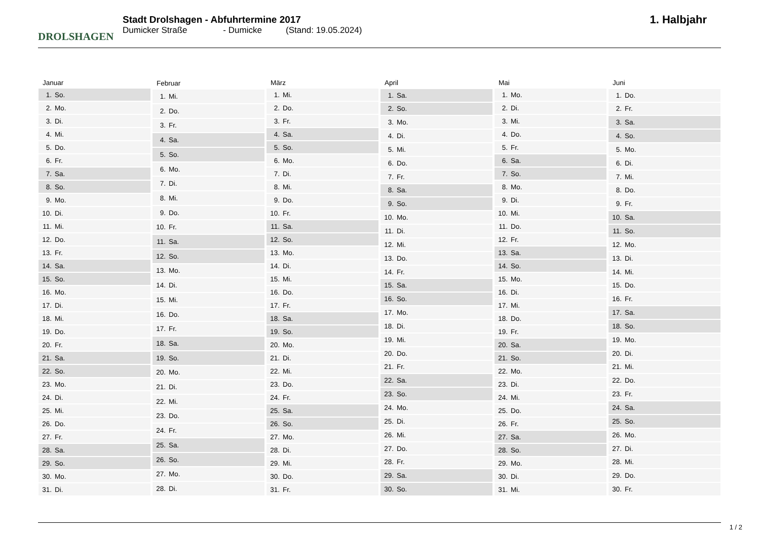DROLSHAGEN
Stadt Drolshagen - Abfuhrtermine 2017
Dumicker Straße - Dumicke (Stand: 19.05.2024)
1. Halbjahr
| Januar | |
| --- | --- |
| 1. | So. |
| 2. | Mo. |
| 3. | Di. |
| 4. | Mi. |
| 5. | Do. |
| 6. | Fr. |
| 7. | Sa. |
| 8. | So. |
| 9. | Mo. |
| 10. | Di. |
| 11. | Mi. |
| 12. | Do. |
| 13. | Fr. |
| 14. | Sa. |
| 15. | So. |
| 16. | Mo. |
| 17. | Di. |
| 18. | Mi. |
| 19. | Do. |
| 20. | Fr. |
| 21. | Sa. |
| 22. | So. |
| 23. | Mo. |
| 24. | Di. |
| 25. | Mi. |
| 26. | Do. |
| 27. | Fr. |
| 28. | Sa. |
| 29. | So. |
| 30. | Mo. |
| 31. | Di. |
| Februar | |
| --- | --- |
| 1. | Mi. |
| 2. | Do. |
| 3. | Fr. |
| 4. | Sa. |
| 5. | So. |
| 6. | Mo. |
| 7. | Di. |
| 8. | Mi. |
| 9. | Do. |
| 10. | Fr. |
| 11. | Sa. |
| 12. | So. |
| 13. | Mo. |
| 14. | Di. |
| 15. | Mi. |
| 16. | Do. |
| 17. | Fr. |
| 18. | Sa. |
| 19. | So. |
| 20. | Mo. |
| 21. | Di. |
| 22. | Mi. |
| 23. | Do. |
| 24. | Fr. |
| 25. | Sa. |
| 26. | So. |
| 27. | Mo. |
| 28. | Di. |
| März | |
| --- | --- |
| 1. | Mi. |
| 2. | Do. |
| 3. | Fr. |
| 4. | Sa. |
| 5. | So. |
| 6. | Mo. |
| 7. | Di. |
| 8. | Mi. |
| 9. | Do. |
| 10. | Fr. |
| 11. | Sa. |
| 12. | So. |
| 13. | Mo. |
| 14. | Di. |
| 15. | Mi. |
| 16. | Do. |
| 17. | Fr. |
| 18. | Sa. |
| 19. | So. |
| 20. | Mo. |
| 21. | Di. |
| 22. | Mi. |
| 23. | Do. |
| 24. | Fr. |
| 25. | Sa. |
| 26. | So. |
| 27. | Mo. |
| 28. | Di. |
| 29. | Mi. |
| 30. | Do. |
| 31. | Fr. |
| April | |
| --- | --- |
| 1. | Sa. |
| 2. | So. |
| 3. | Mo. |
| 4. | Di. |
| 5. | Mi. |
| 6. | Do. |
| 7. | Fr. |
| 8. | Sa. |
| 9. | So. |
| 10. | Mo. |
| 11. | Di. |
| 12. | Mi. |
| 13. | Do. |
| 14. | Fr. |
| 15. | Sa. |
| 16. | So. |
| 17. | Mo. |
| 18. | Di. |
| 19. | Mi. |
| 20. | Do. |
| 21. | Fr. |
| 22. | Sa. |
| 23. | So. |
| 24. | Mo. |
| 25. | Di. |
| 26. | Mi. |
| 27. | Do. |
| 28. | Fr. |
| 29. | Sa. |
| 30. | So. |
| Mai | |
| --- | --- |
| 1. | Mo. |
| 2. | Di. |
| 3. | Mi. |
| 4. | Do. |
| 5. | Fr. |
| 6. | Sa. |
| 7. | So. |
| 8. | Mo. |
| 9. | Di. |
| 10. | Mi. |
| 11. | Do. |
| 12. | Fr. |
| 13. | Sa. |
| 14. | So. |
| 15. | Mo. |
| 16. | Di. |
| 17. | Mi. |
| 18. | Do. |
| 19. | Fr. |
| 20. | Sa. |
| 21. | So. |
| 22. | Mo. |
| 23. | Di. |
| 24. | Mi. |
| 25. | Do. |
| 26. | Fr. |
| 27. | Sa. |
| 28. | So. |
| 29. | Mo. |
| 30. | Di. |
| 31. | Mi. |
| Juni | |
| --- | --- |
| 1. | Do. |
| 2. | Fr. |
| 3. | Sa. |
| 4. | So. |
| 5. | Mo. |
| 6. | Di. |
| 7. | Mi. |
| 8. | Do. |
| 9. | Fr. |
| 10. | Sa. |
| 11. | So. |
| 12. | Mo. |
| 13. | Di. |
| 14. | Mi. |
| 15. | Do. |
| 16. | Fr. |
| 17. | Sa. |
| 18. | So. |
| 19. | Mo. |
| 20. | Di. |
| 21. | Mi. |
| 22. | Do. |
| 23. | Fr. |
| 24. | Sa. |
| 25. | So. |
| 26. | Mo. |
| 27. | Di. |
| 28. | Mi. |
| 29. | Do. |
| 30. | Fr. |
1 / 2